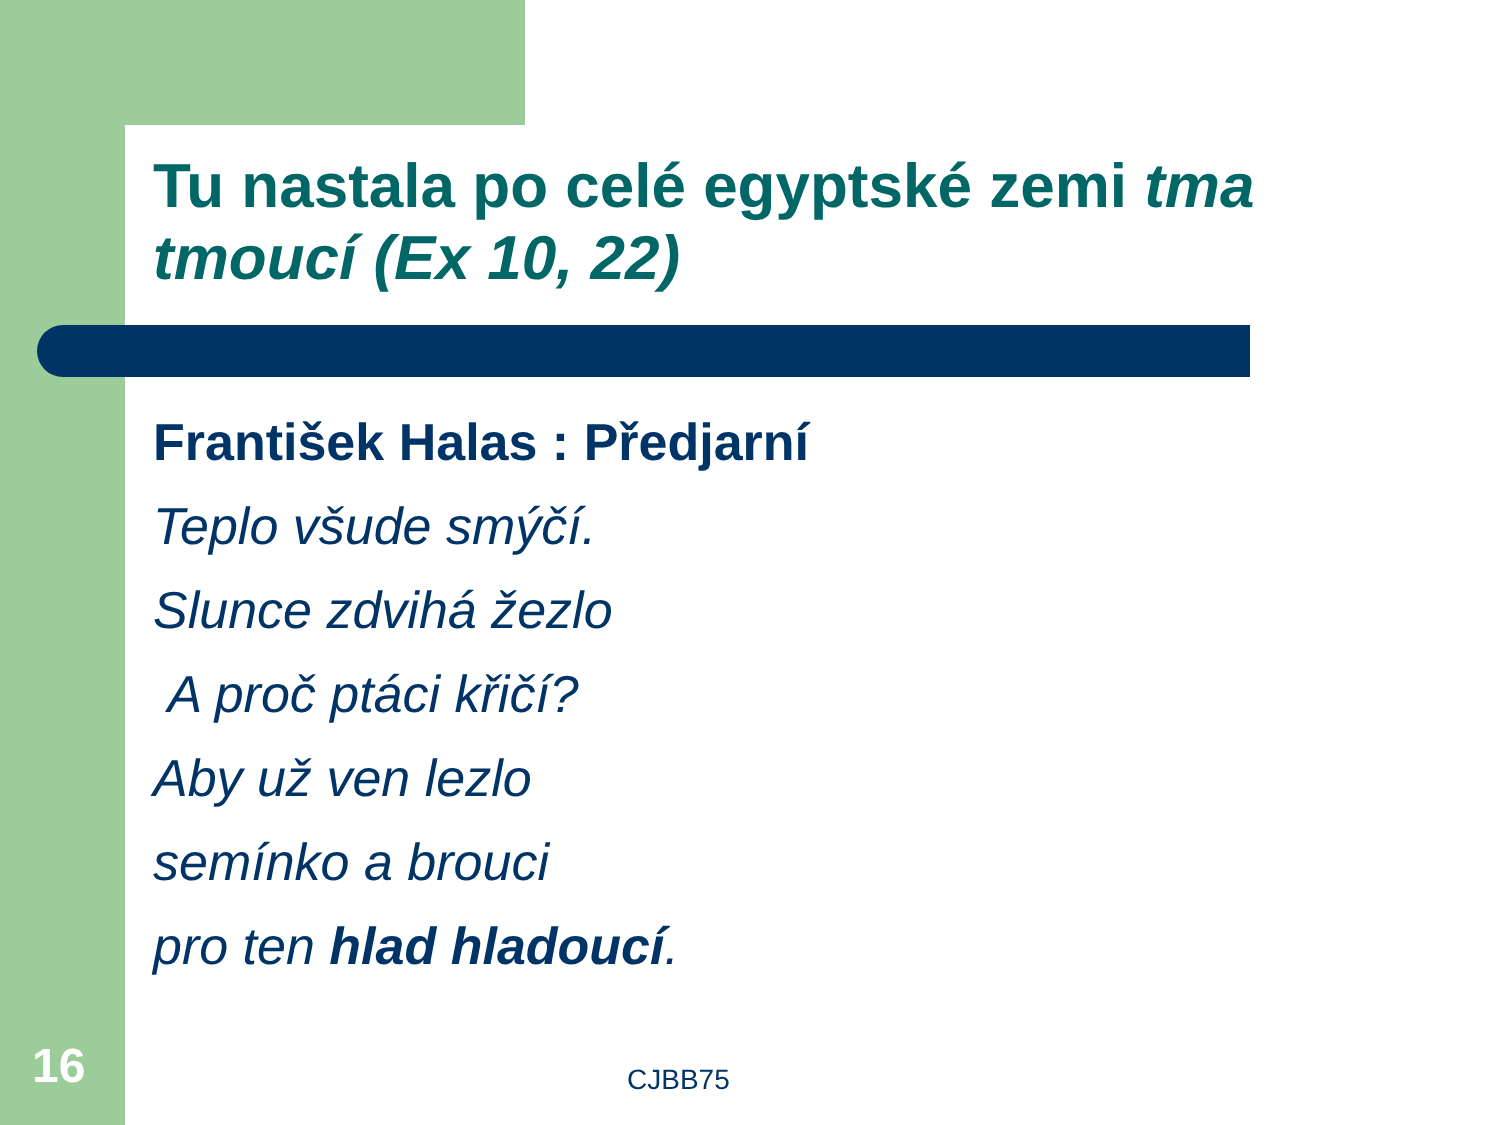Tu nastala po celé egyptské zemi tma tmoucí (Ex 10, 22)
František Halas : Předjarní
Teplo všude smýčí.
Slunce zdvihá žezlo
A proč ptáci křičí?
Aby už ven lezlo
semínko a brouci
pro ten hlad hladoucí.
16 CJBB75